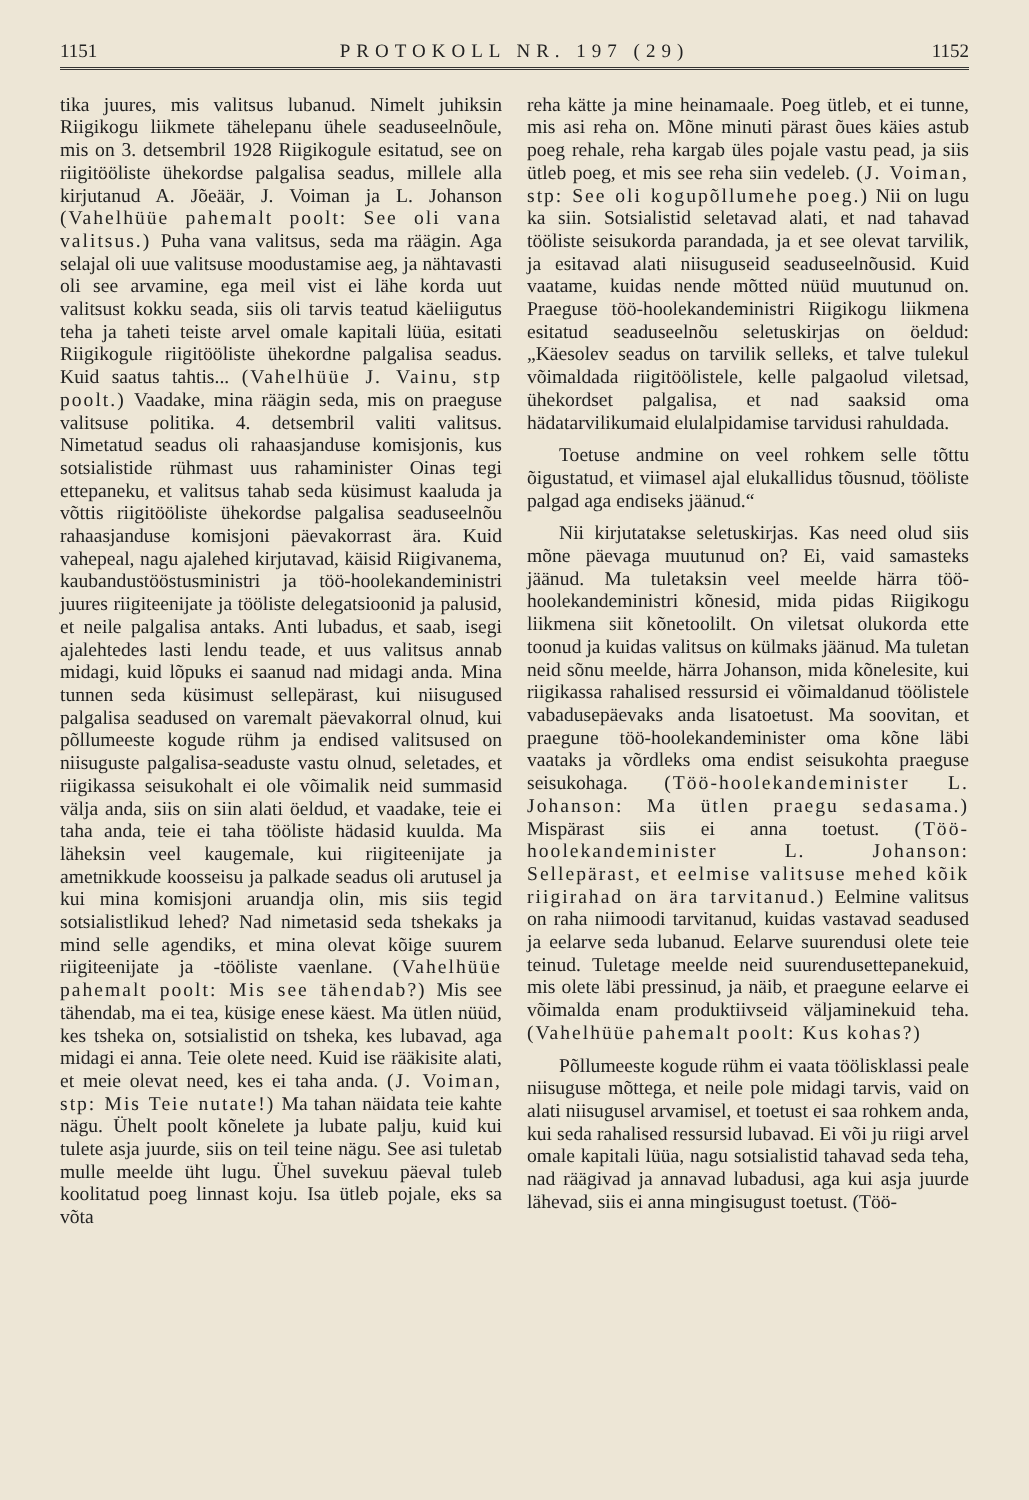1151 PROTOKOLL NR. 197 (29) 1152
tika juures, mis valitsus lubanud. Nimelt juhiksin Riigikogu liikmete tähelepanu ühele seaduseelnõule, mis on 3. detsembril 1928 Riigikogule esitatud, see on riigitööliste ühekordse palgalisa seadus, millele alla kirjutanud A. Jõeäär, J. Voiman ja L. Johanson (Vahelhüüe pahemalt poolt: See oli vana valitsus.) Puha vana valitsus, seda ma räägin. Aga selajal oli uue valitsuse moodustamise aeg, ja nähtavasti oli see arvamine, ega meil vist ei lähe korda uut valitsust kokku seada, siis oli tarvis teatud käeliigutus teha ja taheti teiste arvel omale kapitali lüüa, esitati Riigikogule riigitööliste ühekordne palgalisa seadus. Kuid saatus tahtis... (Vahelhüüe J. Vainu, stp poolt.) Vaadake, mina räägin seda, mis on praeguse valitsuse politika. 4. detsembril valiti valitsus. Nimetatud seadus oli rahaasjanduse komisjonis, kus sotsialistide rühmast uus rahaminister Oinas tegi ettepaneku, et valitsus tahab seda küsimust kaaluda ja võttis riigitööliste ühekordse palgalisa seaduseelnõu rahaasjanduse komisjoni päevakorrast ära. Kuid vahepeal, nagu ajalehed kirjutavad, käisid Riigivanema, kaubandustööstusministri ja töö-hoolekandeministri juures riigiteenijate ja tööliste delegatsioonid ja palusid, et neile palgalisa antaks. Anti lubadus, et saab, isegi ajalehtedes lasti lendu teade, et uus valitsus annab midagi, kuid lõpuks ei saanud nad midagi anda. Mina tunnen seda küsimust sellepärast, kui niisugused palgalisa seadused on varemalt päevakorral olnud, kui põllumeeste kogude rühm ja endised valitsused on niisuguste palgalisa-seaduste vastu olnud, seletades, et riigikassa seisukohalt ei ole võimalik neid summasid välja anda, siis on siin alati öeldud, et vaadake, teie ei taha anda, teie ei taha tööliste hädasid kuulda. Ma läheksin veel kaugemale, kui riigiteenijate ja ametnikkude koosseisu ja palkade seadus oli arutusel ja kui mina komisjoni aruandja olin, mis siis tegid sotsialistlikud lehed? Nad nimetasid seda tshekaks ja mind selle agendiks, et mina olevat kõige suurem riigiteenijate ja -tööliste vaenlane. (Vahelhüüe pahemalt poolt: Mis see tähendab?) Mis see tähendab, ma ei tea, küsige enese käest. Ma ütlen nüüd, kes tsheka on, sotsialistid on tsheka, kes lubavad, aga midagi ei anna. Teie olete need. Kuid ise rääkisite alati, et meie olevat need, kes ei taha anda. (J. Voiman, stp: Mis Teie nutate!) Ma tahan näidata teie kahte nägu. Ühelt poolt kõnelete ja lubate palju, kuid kui tulete asja juurde, siis on teil teine nägu. See asi tuletab mulle meelde üht lugu. Ühel suvekuu päeval tuleb koolitatud poeg linnast koju. Isa ütleb pojale, eks sa võta
reha kätte ja mine heinamaale. Poeg ütleb, et ei tunne, mis asi reha on. Mõne minuti pärast õues käies astub poeg rehale, reha kargab üles pojale vastu pead, ja siis ütleb poeg, et mis see reha siin vedeleb. (J. Voiman, stp: See oli kogupõllumehe poeg.) Nii on lugu ka siin. Sotsialistid seletavad alati, et nad tahavad tööliste seisukorda parandada, ja et see olevat tarvilik, ja esitavad alati niisuguseid seaduseelnõusid. Kuid vaatame, kuidas nende mõtted nüüd muutunud on. Praeguse töö-hoolekandeministri Riigikogu liikmena esitatud seaduseelnõu seletuskirjas on öeldud: „Käesolev seadus on tarvilik selleks, et talve tulekul võimaldada riigitöölistele, kelle palgaolud viletsad, ühekordset palgalisa, et nad saaksid oma hädatarvilikumaid elulalpidamise tarvidusi rahuldada.
Toetuse andmine on veel rohkem selle tõttu õigustatud, et viimasel ajal elukallidus tõusnud, tööliste palgad aga endiseks jäänud.“
Nii kirjutatakse seletuskirjas. Kas need olud siis mõne päevaga muutunud on? Ei, vaid samasteks jäänud. Ma tuletaksin veel meelde härra töö-hoolekandeministri kõnesid, mida pidas Riigikogu liikmena siit kõnetoolilt. On viletsat olukorda ette toonud ja kuidas valitsus on külmaks jäänud. Ma tuletan neid sõnu meelde, härra Johanson, mida kõnelesite, kui riigikassa rahalised ressursid ei võimaldanud töölistele vabadusepäevaks anda lisatoetust. Ma soovitan, et praegune töö-hoolekandeminister oma kõne läbi vaataks ja võrdleks oma endist seisukohta praeguse seisukohaga. (Töö-hoolekandeminister L. Johanson: Ma ütlen praegu sedasama.) Mispärast siis ei anna toetust. (Töö-hoolekandeminister L. Johanson: Sellepärast, et eelmise valitsuse mehed kõik riigirahad on ära tarvitanud.) Eelmine valitsus on raha niimoodi tarvitanud, kuidas vastavad seadused ja eelarve seda lubanud. Eelarve suurendusi olete teie teinud. Tuletage meelde neid suurendusettepanekuid, mis olete läbi pressinud, ja näib, et praegune eelarve ei võimalda enam produktiivseid väljaminekuid teha. (Vahelhüüe pahemalt poolt: Kus kohas?)
Põllumeeste kogude rühm ei vaata töölisklassi peale niisuguse mõttega, et neile pole midagi tarvis, vaid on alati niisugusel arvamisel, et toetust ei saa rohkem anda, kui seda rahalised ressursid lubavad. Ei või ju riigi arvel omale kapitali lüüa, nagu sotsialistid tahavad seda teha, nad räägivad ja annavad lubadusi, aga kui asja juurde lähevad, siis ei anna mingisugust toetust. (Töö-